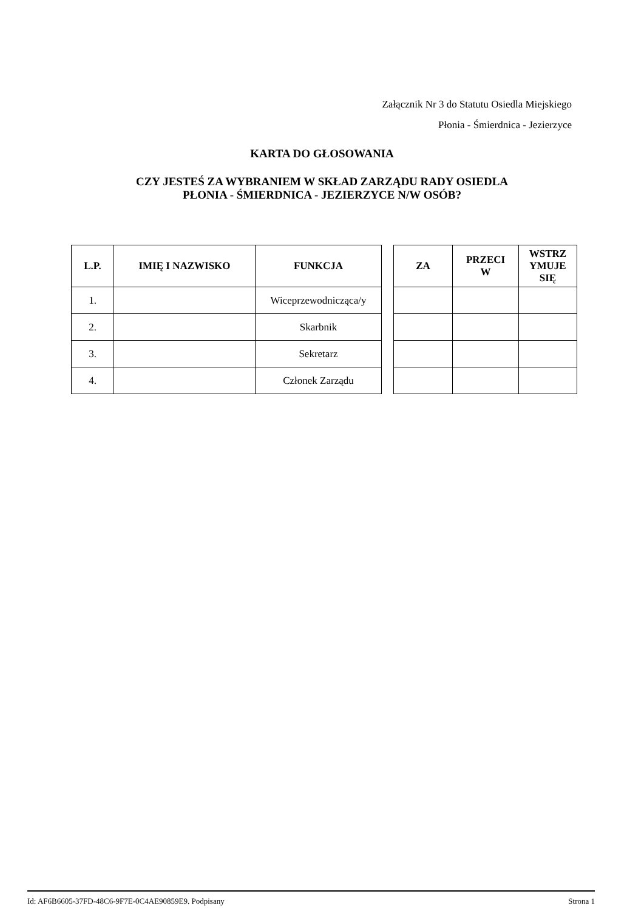Załącznik Nr 3 do Statutu Osiedla Miejskiego
Płonia - Śmierdnica - Jezierzyce
KARTA DO GŁOSOWANIA
CZY JESTEŚ ZA WYBRANIEM W SKŁAD ZARZĄDU RADY OSIEDLA
PŁONIA - ŚMIERDNICA - JEZIERZYCE N/W OSÓB?
| L.P. | IMIĘ I NAZWISKO | FUNKCJA |
| --- | --- | --- |
| 1. | | Wiceprzewodnicząca/y |
| 2. | | Skarbnik |
| 3. | | Sekretarz |
| 4. | | Członek Zarządu |
| ZA | PRZECI W | WSTRZ YMUJE SIĘ |
| --- | --- | --- |
Id: AF6B6605-37FD-48C6-9F7E-0C4AE90859E9. Podpisany Strona 1